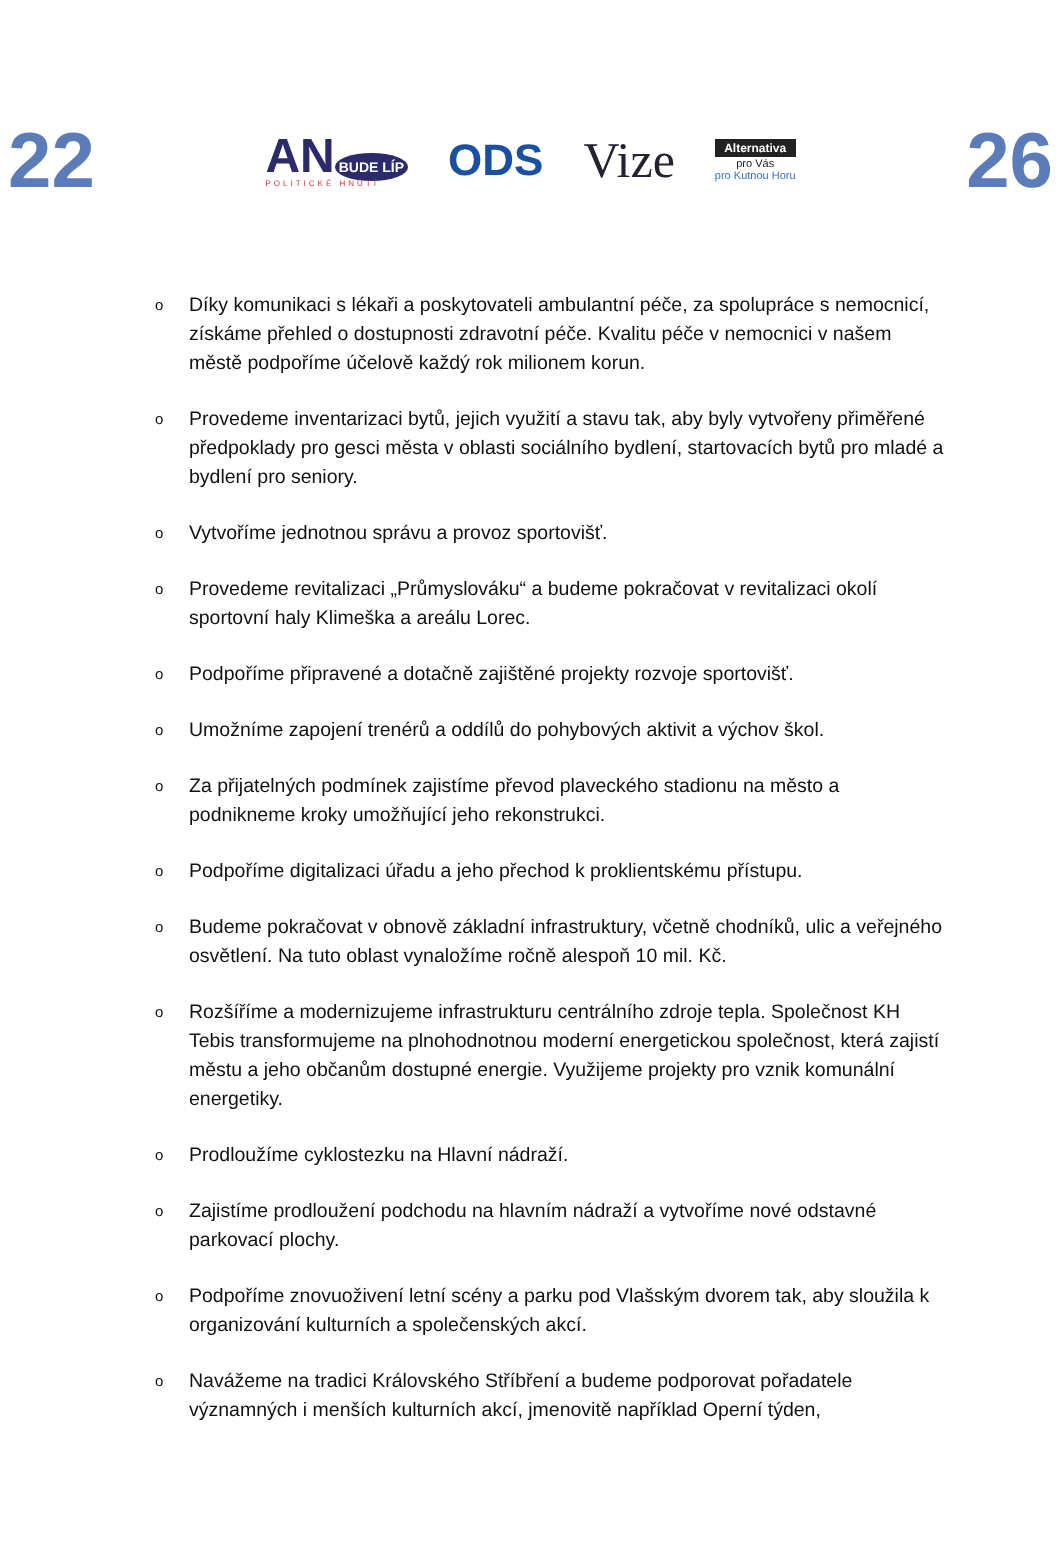22
AN BUDE LÍP
POLITICKÉ HNUTÍ
ODS Vize
Alternativa
pro Vás
pro Kutnou Horu
26
o Díky komunikaci s lékaři a poskytovateli ambulantní péče, za spolupráce s nemocnicí, získáme přehled o dostupnosti zdravotní péče. Kvalitu péče v nemocnici v našem městě podpoříme účelově každý rok milionem korun.
o Provedeme inventarizaci bytů, jejich využití a stavu tak, aby byly vytvořeny přiměřené předpoklady pro gesci města v oblasti sociálního bydlení, startovacích bytů pro mladé a bydlení pro seniory.
o Vytvoříme jednotnou správu a provoz sportovišť.
o Provedeme revitalizaci „Průmyslováku“ a budeme pokračovat v revitalizaci okolí sportovní haly Klimeška a areálu Lorec.
o Podpoříme připravené a dotačně zajištěné projekty rozvoje sportovišť.
o Umožníme zapojení trenérů a oddílů do pohybových aktivit a výchov škol.
o Za přijatelných podmínek zajistíme převod plaveckého stadionu na město a podnikneme kroky umožňující jeho rekonstrukci.
o Podpoříme digitalizaci úřadu a jeho přechod k proklientskému přístupu.
o Budeme pokračovat v obnově základní infrastruktury, včetně chodníků, ulic a veřejného osvětlení. Na tuto oblast vynaložíme ročně alespoň 10 mil. Kč.
o Rozšíříme a modernizujeme infrastrukturu centrálního zdroje tepla. Společnost KH Tebis transformujeme na plnohodnotnou moderní energetickou společnost, která zajistí městu a jeho občanům dostupné energie. Využijeme projekty pro vznik komunální energetiky.
o Prodloužíme cyklostezku na Hlavní nádraží.
o Zajistíme prodloužení podchodu na hlavním nádraží a vytvoříme nové odstavné parkovací plochy.
o Podpoříme znovuoživení letní scény a parku pod Vlašským dvorem tak, aby sloužila k organizování kulturních a společenských akcí.
o Navážeme na tradici Královského Stříbření a budeme podporovat pořadatele významných i menších kulturních akcí, jmenovitě například Operní týden,